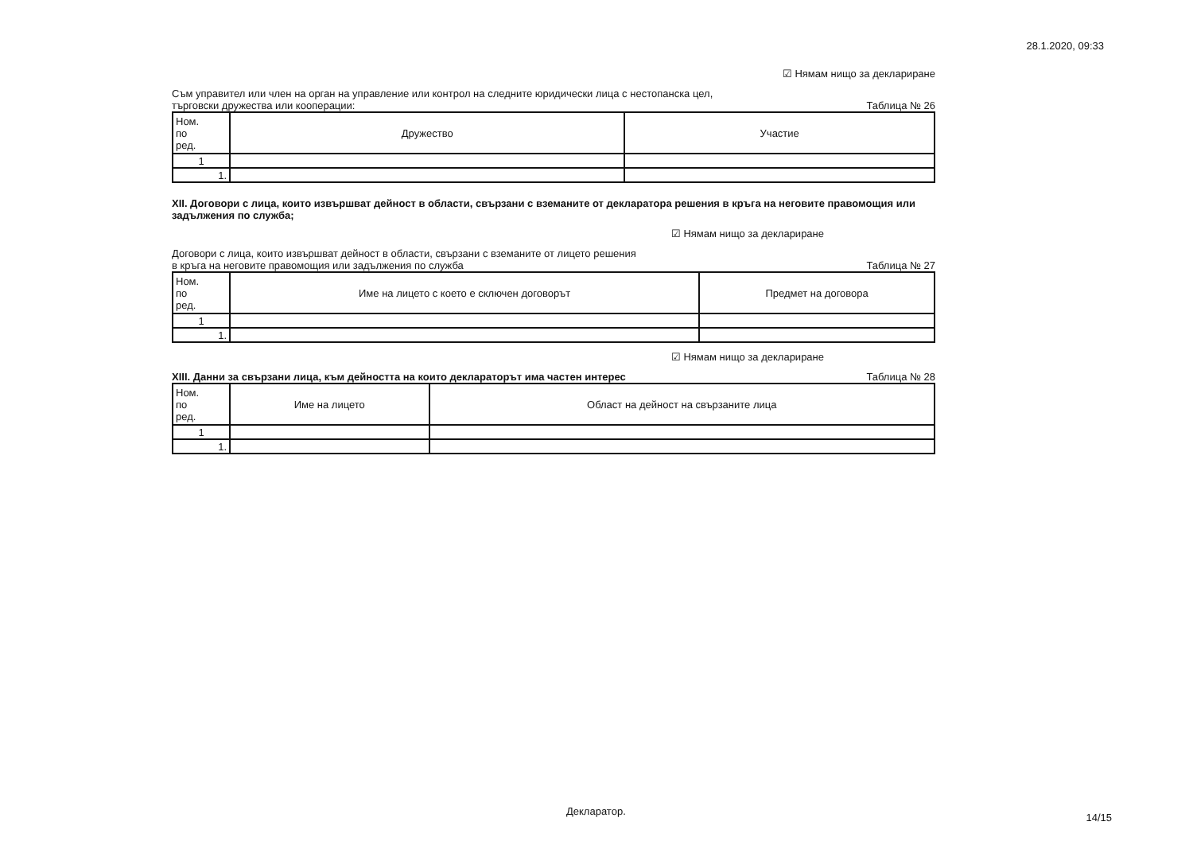28.1.2020, 09:33
☑ Нямам нищо за деклариране
Съм управител или член на орган на управление или контрол на следните юридически лица с нестопанска цел,
търговски дружества или кооперации: Таблица № 26
| Ном. по ред. | Дружество | Участие |
| --- | --- | --- |
| 1 | | |
| 1. | | |
XII. Договори с лица, които извършват дейност в области, свързани с вземаните от декларатора решения в кръга на неговите правомощия или задължения по служба;
☑ Нямам нищо за деклариране
Договори с лица, които извършват дейност в области, свързани с вземаните от лицето решения
в кръга на неговите правомощия или задължения по служба Таблица № 27
| Ном. по ред. | Име на лицето с което е сключен договорът | Предмет на договора |
| --- | --- | --- |
| 1 | | |
| 1. | | |
☑ Нямам нищо за деклариране
XIII. Данни за свързани лица, към дейността на които деклараторът има частен интерес Таблица № 28
| Ном. по ред. | Име на лицето | Област на дейност на свързаните лица |
| --- | --- | --- |
| 1 | | |
| 1. | | |
Декларатор.
14/15